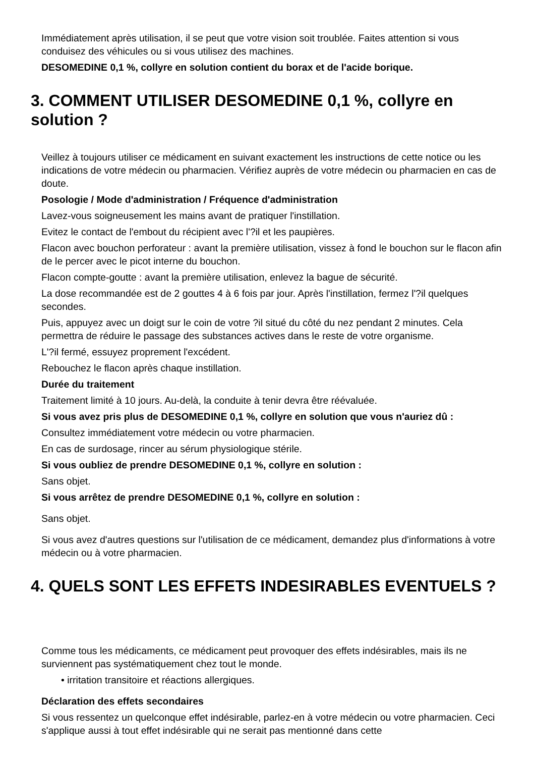Immédiatement après utilisation, il se peut que votre vision soit troublée. Faites attention si vous conduisez des véhicules ou si vous utilisez des machines.
DESOMEDINE 0,1 %, collyre en solution contient du borax et de l'acide borique.
3. COMMENT UTILISER DESOMEDINE 0,1 %, collyre en solution ?
Veillez à toujours utiliser ce médicament en suivant exactement les instructions de cette notice ou les indications de votre médecin ou pharmacien. Vérifiez auprès de votre médecin ou pharmacien en cas de doute.
Posologie / Mode d'administration / Fréquence d'administration
Lavez-vous soigneusement les mains avant de pratiquer l'instillation.
Evitez le contact de l'embout du récipient avec l'?il et les paupières.
Flacon avec bouchon perforateur : avant la première utilisation, vissez à fond le bouchon sur le flacon afin de le percer avec le picot interne du bouchon.
Flacon compte-goutte : avant la première utilisation, enlevez la bague de sécurité.
La dose recommandée est de 2 gouttes 4 à 6 fois par jour. Après l'instillation, fermez l'?il quelques secondes.
Puis, appuyez avec un doigt sur le coin de votre ?il situé du côté du nez pendant 2 minutes. Cela permettra de réduire le passage des substances actives dans le reste de votre organisme.
L'?il fermé, essuyez proprement l'excédent.
Rebouchez le flacon après chaque instillation.
Durée du traitement
Traitement limité à 10 jours. Au-delà, la conduite à tenir devra être réévaluée.
Si vous avez pris plus de DESOMEDINE 0,1 %, collyre en solution que vous n'auriez dû :
Consultez immédiatement votre médecin ou votre pharmacien.
En cas de surdosage, rincer au sérum physiologique stérile.
Si vous oubliez de prendre DESOMEDINE 0,1 %, collyre en solution :
Sans objet.
Si vous arrêtez de prendre DESOMEDINE 0,1 %, collyre en solution :
Sans objet.
Si vous avez d'autres questions sur l'utilisation de ce médicament, demandez plus d'informations à votre médecin ou à votre pharmacien.
4. QUELS SONT LES EFFETS INDESIRABLES EVENTUELS ?
Comme tous les médicaments, ce médicament peut provoquer des effets indésirables, mais ils ne surviennent pas systématiquement chez tout le monde.
• irritation transitoire et réactions allergiques.
Déclaration des effets secondaires
Si vous ressentez un quelconque effet indésirable, parlez-en à votre médecin ou votre pharmacien. Ceci s'applique aussi à tout effet indésirable qui ne serait pas mentionné dans cette